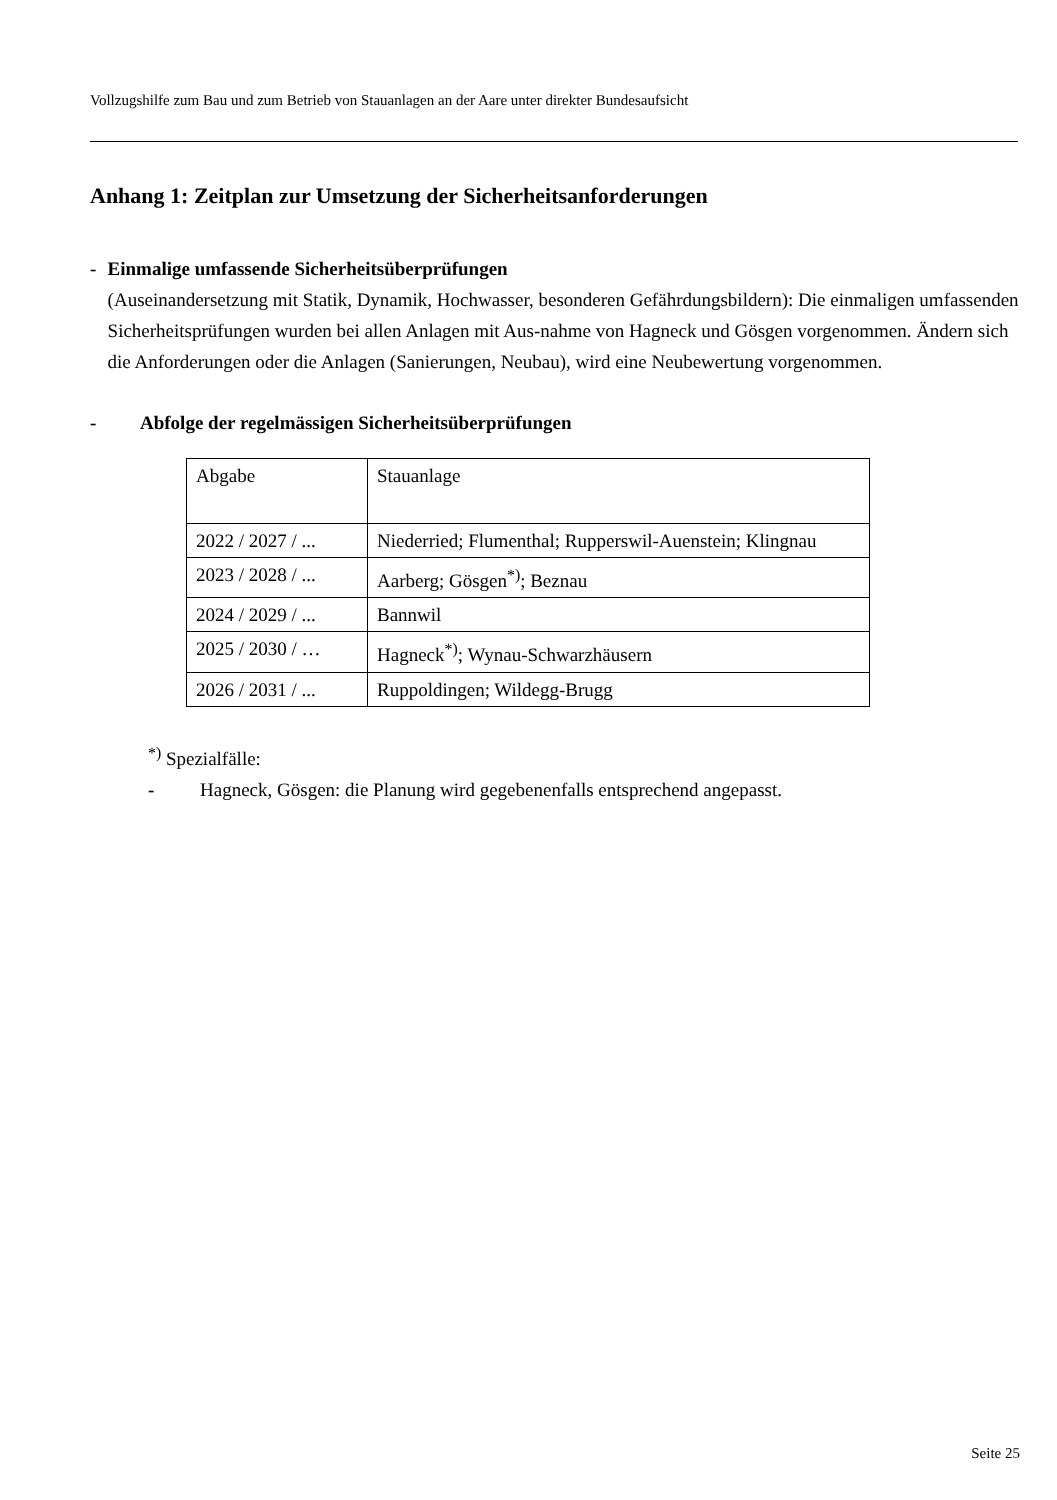Vollzugshilfe zum Bau und zum Betrieb von Stauanlagen an der Aare unter direkter Bundesaufsicht
Anhang 1: Zeitplan zur Umsetzung der Sicherheitsanforderungen
- Einmalige umfassende Sicherheitsüberprüfungen
(Auseinandersetzung mit Statik, Dynamik, Hochwasser, besonderen Gefährdungsbildern): Die einmaligen umfassenden Sicherheitsprüfungen wurden bei allen Anlagen mit Aus-nahme von Hagneck und Gösgen vorgenommen. Ändern sich die Anforderungen oder die Anlagen (Sanierungen, Neubau), wird eine Neubewertung vorgenommen.
- Abfolge der regelmässigen Sicherheitsüberprüfungen
| Abgabe | Stauanlage |
| 2022 / 2027 / ... | Niederried; Flumenthal; Rupperswil-Auenstein; Klingnau |
| 2023 / 2028 / ... | Aarberg; Gösgen<sup>*)</sup>; Beznau |
| 2024 / 2029 / ... | Bannwil |
| 2025 / 2030 / … | Hagneck<sup>*)</sup>; Wynau-Schwarzhäusern |
| 2026 / 2031 / ... | Ruppoldingen; Wildegg-Brugg |
<sup>*)</sup> Spezialfälle:
- Hagneck, Gösgen: die Planung wird gegebenenfalls entsprechend angepasst.
Seite 25